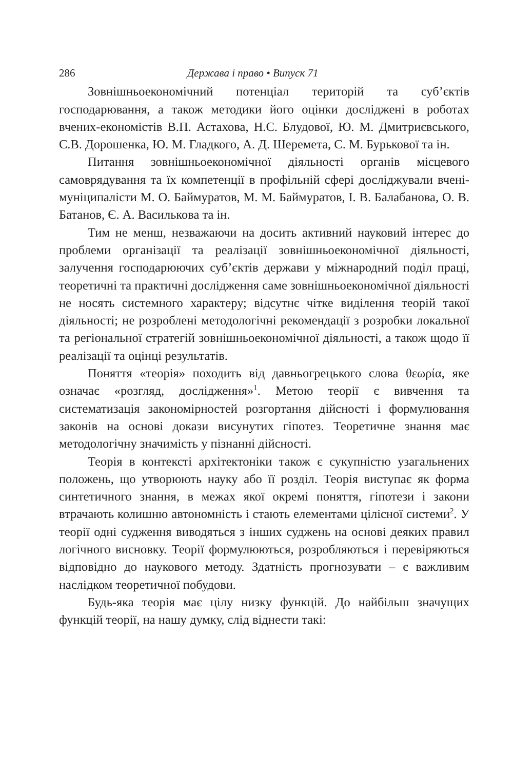286 Держава і право • Випуск 71
Зовнішньоекономічний потенціал територій та суб’єктів господарювання, а також методики його оцінки досліджені в роботах вчених-економістів В.П. Астахова, Н.С. Блудової, Ю. М. Дмитриєвського, С.В. Дорошенка, Ю. М. Гладкого, А. Д. Шеремета, С. М. Бурькової та ін.
Питання зовнішньоекономічної діяльності органів місцевого самоврядування та їх компетенції в профільній сфері досліджували вчені-муніципалісти М. О. Баймуратов, М. М. Баймуратов, І. В. Балабанова, О. В. Батанов, Є. А. Василькова та ін.
Тим не менш, незважаючи на досить активний науковий інтерес до проблеми організації та реалізації зовнішньоекономічної діяльності, залучення господарюючих суб’єктів держави у міжнародний поділ праці, теоретичні та практичні дослідження саме зовнішньоекономічної діяльності не носять системного характеру; відсутнє чітке виділення теорій такої діяльності; не розроблені методологічні рекомендації з розробки локальної та регіональної стратегій зовнішньоекономічної діяльності, а також щодо її реалізації та оцінці результатів.
Поняття «теорія» походить від давньогрецького слова θεωρία, яке означає «розгляд, дослідження»<sup>1</sup>. Метою теорії є вивчення та систематизація закономірностей розгортання дійсності і формулювання законів на основі докази висунутих гіпотез. Теоретичне знання має методологічну значимість у пізнанні дійсності.
Теорія в контексті архітектоніки також є сукупністю узагальнених положень, що утворюють науку або її розділ. Теорія виступає як форма синтетичного знання, в межах якої окремі поняття, гіпотези і закони втрачають колишню автономність і стають елементами цілісної системи<sup>2</sup>. У теорії одні судження виводяться з інших суджень на основі деяких правил логічного висновку. Теорії формулюються, розробляються і перевіряються відповідно до наукового методу. Здатність прогнозувати – є важливим наслідком теоретичної побудови.
Будь-яка теорія має цілу низку функцій. До найбільш значущих функцій теорії, на нашу думку, слід віднести такі: